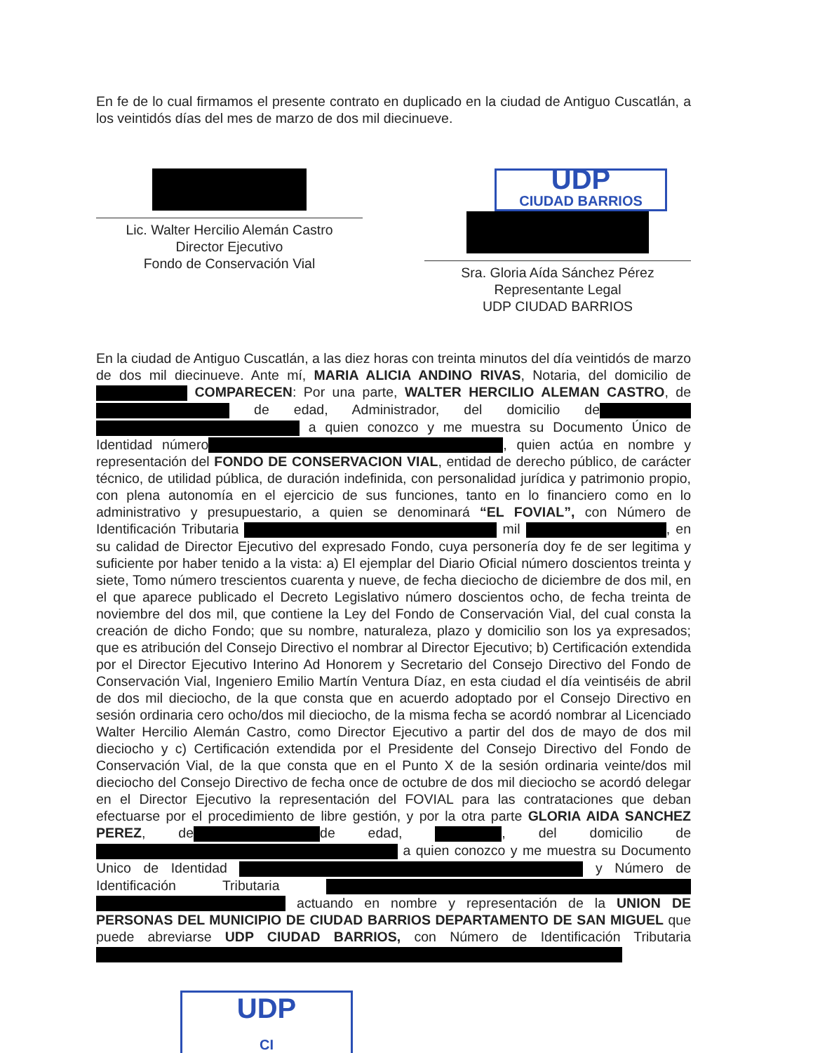En fe de lo cual firmamos el presente contrato en duplicado en la ciudad de Antiguo Cuscatlán, a los veintidós días del mes de marzo de dos mil diecinueve.
Lic. Walter Hercilio Alemán Castro
Director Ejecutivo
Fondo de Conservación Vial
UDP
CIUDAD BARRIOS
Sra. Gloria Aída Sánchez Pérez
Representante Legal
UDP CIUDAD BARRIOS
En la ciudad de Antiguo Cuscatlán, a las diez horas con treinta minutos del día veintidós de marzo de dos mil diecinueve. Ante mí, MARIA ALICIA ANDINO RIVAS, Notaria, del domicilio de COMPARECEN: Por una parte, WALTER HERCILIO ALEMAN CASTRO, de de edad, Administrador, del domicilio de a quien conozco y me muestra su Documento Único de Identidad número , quien actúa en nombre y representación del FONDO DE CONSERVACION VIAL, entidad de derecho público, de carácter técnico, de utilidad pública, de duración indefinida, con personalidad jurídica y patrimonio propio, con plena autonomía en el ejercicio de sus funciones, tanto en lo financiero como en lo administrativo y presupuestario, a quien se denominará “EL FOVIAL”, con Número de Identificación Tributaria mil , en su calidad de Director Ejecutivo del expresado Fondo, cuya personería doy fe de ser legitima y suficiente por haber tenido a la vista: a) El ejemplar del Diario Oficial número doscientos treinta y siete, Tomo número trescientos cuarenta y nueve, de fecha dieciocho de diciembre de dos mil, en el que aparece publicado el Decreto Legislativo número doscientos ocho, de fecha treinta de noviembre del dos mil, que contiene la Ley del Fondo de Conservación Vial, del cual consta la creación de dicho Fondo; que su nombre, naturaleza, plazo y domicilio son los ya expresados; que es atribución del Consejo Directivo el nombrar al Director Ejecutivo; b) Certificación extendida por el Director Ejecutivo Interino Ad Honorem y Secretario del Consejo Directivo del Fondo de Conservación Vial, Ingeniero Emilio Martín Ventura Díaz, en esta ciudad el día veintiséis de abril de dos mil dieciocho, de la que consta que en acuerdo adoptado por el Consejo Directivo en sesión ordinaria cero ocho/dos mil dieciocho, de la misma fecha se acordó nombrar al Licenciado Walter Hercilio Alemán Castro, como Director Ejecutivo a partir del dos de mayo de dos mil dieciocho y c) Certificación extendida por el Presidente del Consejo Directivo del Fondo de Conservación Vial, de la que consta que en el Punto X de la sesión ordinaria veinte/dos mil dieciocho del Consejo Directivo de fecha once de octubre de dos mil dieciocho se acordó delegar en el Director Ejecutivo la representación del FOVIAL para las contrataciones que deban efectuarse por el procedimiento de libre gestión, y por la otra parte GLORIA AIDA SANCHEZ PEREZ, de de edad, , del domicilio de a quien conozco y me muestra su Documento Unico de Identidad y Número de Identificación Tributaria actuando en nombre y representación de la UNION DE PERSONAS DEL MUNICIPIO DE CIUDAD BARRIOS DEPARTAMENTO DE SAN MIGUEL que puede abreviarse UDP CIUDAD BARRIOS, con Número de Identificación Tributaria
UDP
CI